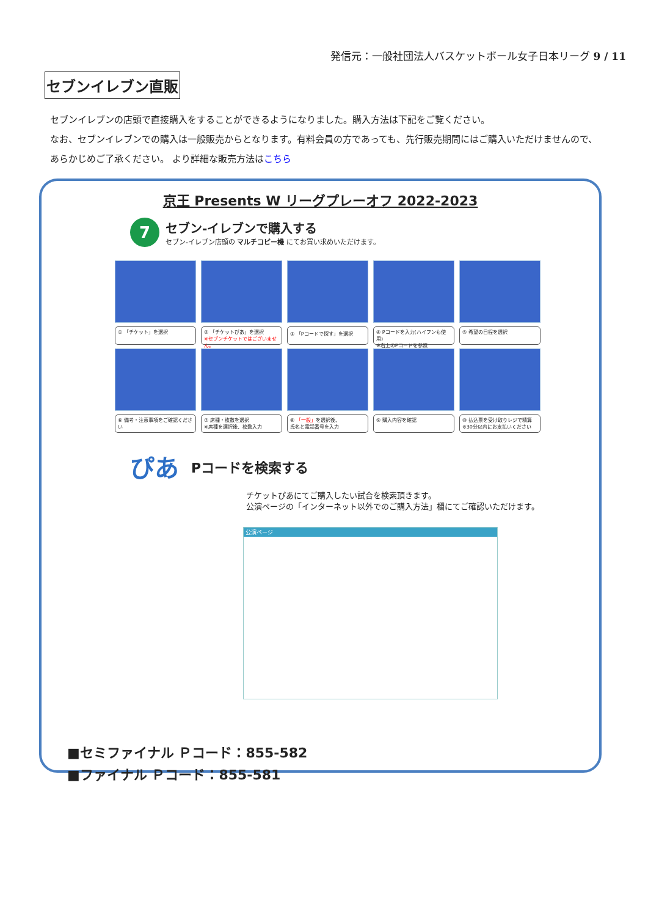発信元：一般社団法人バスケットボール女子日本リーグ 9 / 11
セブンイレブン直販
セブンイレブンの店頭で直接購入をすることができるようになりました。購入方法は下記をご覧ください。
なお、セブンイレブンでの購入は一般販売からとなります。有料会員の方であっても、先行販売期間にはご購入いただけませんので、
あらかじめご了承ください。 より詳細な販売方法はこちら
京王 Presents W リーグプレーオフ 2022-2023
7
セブン-イレブンで購入する
セブン-イレブン店頭の マルチコピー機 にてお買い求めいただけます。
① 「チケット」を選択
② 「チケットぴあ」を選択
※セブンチケットではございません。
③ 「Pコードで探す」を選択
④ Pコードを入力(ハイフンも使用)
※右上のPコードを参照
⑤ 希望の日程を選択
⑥ 備考・注意事項をご確認ください
⑦ 席種・枚数を選択
※席種を選択後、枚数入力
⑧ 「一般」を選択後、
氏名と電話番号を入力
⑨ 購入内容を確認
⑩ 払込票を受け取りレジで精算
※30分以内にお支払いください
ぴあ Pコードを検索する
チケットぴあにてご購入したい試合を検索頂きます。
公演ページの「インターネット以外でのご購入方法」欄にてご確認いただけます。
公演ページ
■セミファイナル Ｐコード：855-582
■ファイナル Ｐコード：855-581